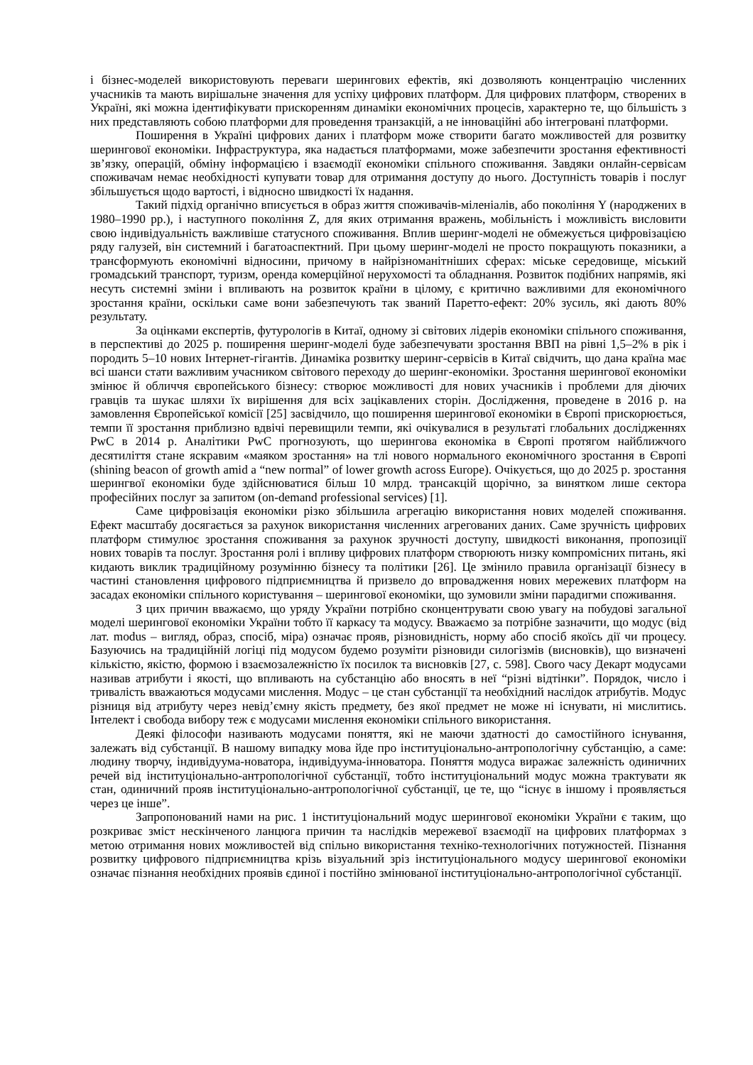і бізнес-моделей використовують переваги шерингових ефектів, які дозволяють концентрацію численних учасників та мають вирішальне значення для успіху цифрових платформ. Для цифрових платформ, створених в Україні, які можна ідентифікувати прискоренням динаміки економічних процесів, характерно те, що більшість з них представляють собою платформи для проведення транзакцій, а не інноваційні або інтегровані платформи.
Поширення в Україні цифрових даних і платформ може створити багато можливостей для розвитку шерингової економіки. Інфраструктура, яка надається платформами, може забезпечити зростання ефективності зв’язку, операцій, обміну інформацією і взаємодії економіки спільного споживання. Завдяки онлайн-сервісам споживачам немає необхідності купувати товар для отримання доступу до нього. Доступність товарів і послуг збільшується щодо вартості, і відносно швидкості їх надання.
Такий підхід органічно вписується в образ життя споживачів-міленіалів, або покоління Y (народжених в 1980–1990 рр.), і наступного покоління Z, для яких отримання вражень, мобільність і можливість висловити свою індивідуальність важливіше статусного споживання. Вплив шеринг-моделі не обмежується цифровізацією ряду галузей, він системний і багатоаспектний. При цьому шеринг-моделі не просто покращують показники, а трансформують економічні відносини, причому в найрізноманітніших сферах: міське середовище, міський громадський транспорт, туризм, оренда комерційної нерухомості та обладнання. Розвиток подібних напрямів, які несуть системні зміни і впливають на розвиток країни в цілому, є критично важливими для економічного зростання країни, оскільки саме вони забезпечують так званий Паретто-ефект: 20% зусиль, які дають 80% результату.
За оцінками експертів, футурологів в Китаї, одному зі світових лідерів економіки спільного споживання, в перспективі до 2025 р. поширення шеринг-моделі буде забезпечувати зростання ВВП на рівні 1,5–2% в рік і породить 5–10 нових Інтернет-гігантів. Динаміка розвитку шеринг-сервісів в Китаї свідчить, що дана країна має всі шанси стати важливим учасником світового переходу до шеринг-економіки. Зростання шерингової економіки змінює й обличчя європейського бізнесу: створює можливості для нових учасників і проблеми для діючих гравців та шукає шляхи їх вирішення для всіх зацікавлених сторін. Дослідження, проведене в 2016 р. на замовлення Європейської комісії [25] засвідчило, що поширення шерингової економіки в Європі прискорюється, темпи її зростання приблизно вдвічі перевищили темпи, які очікувалися в результаті глобальних дослідженнях PwC в 2014 р. Аналітики PwC прогнозують, що шерингова економіка в Європі протягом найближчого десятиліття стане яскравим «маяком зростання» на тлі нового нормального економічного зростання в Європі (shining beacon of growth amid a “new normal” of lower growth across Europe). Очікується, що до 2025 р. зростання шерингвої економіки буде здійснюватися більш 10 млрд. трансакцій щорічно, за винятком лише сектора професійних послуг за запитом (on-demand professional services) [1].
Саме цифровізація економіки різко збільшила агрегацію використання нових моделей споживання. Ефект масштабу досягається за рахунок використання численних агрегованих даних. Саме зручність цифрових платформ стимулює зростання споживання за рахунок зручності доступу, швидкості виконання, пропозиції нових товарів та послуг. Зростання ролі і впливу цифрових платформ створюють низку компромісних питань, які кидають виклик традиційному розумінню бізнесу та політики [26]. Це змінило правила організації бізнесу в частині становлення цифрового підприємництва й призвело до впровадження нових мережевих платформ на засадах економіки спільного користування – шерингової економіки, що зумовили зміни парадигми споживання.
З цих причин вважаємо, що уряду України потрібно сконцентрувати свою увагу на побудові загальної моделі шерингової економіки України тобто її каркасу та модусу. Вважаємо за потрібне зазначити, що модус (від лат. modus – вигляд, образ, спосіб, міра) означає прояв, різновидність, норму або спосіб якоїсь дії чи процесу. Базуючись на традиційній логіці під модусом будемо розуміти різновиди силогізмів (висновків), що визначені кількістю, якістю, формою і взаємозалежністю їх посилок та висновків [27, с. 598]. Свого часу Декарт модусами називав атрибути і якості, що впливають на субстанцію або вносять в неї “різні відтінки”. Порядок, число і тривалість вважаються модусами мислення. Модус – це стан субстанції та необхідний наслідок атрибутів. Модус різниця від атрибуту через невід’ємну якість предмету, без якої предмет не може ні існувати, ні мислитись. Інтелект і свобода вибору теж є модусами мислення економіки спільного використання.
Деякі філософи називають модусами поняття, які не маючи здатності до самостійного існування, залежать від субстанції. В нашому випадку мова йде про інституціонально-антропологічну субстанцію, а саме: людину творчу, індивідуума-новатора, індивідуума-інноватора. Поняття модуса виражає залежність одиничних речей від інституціонально-антропологічної субстанції, тобто інституціональний модус можна трактувати як стан, одиничний прояв інституціонально-антропологічної субстанції, це те, що “існує в іншому і проявляється через це інше”.
Запропонований нами на рис. 1 інституціональний модус шерингової економіки України є таким, що розкриває зміст нескінченого ланцюга причин та наслідків мережевої взаємодії на цифрових платформах з метою отримання нових можливостей від спільно використання техніко-технологічних потужностей. Пізнання розвитку цифрового підприємництва крізь візуальний зріз інституціонального модусу шерингової економіки означає пізнання необхідних проявів єдиної і постійно змінюваної інституціонально-антропологічної субстанції.